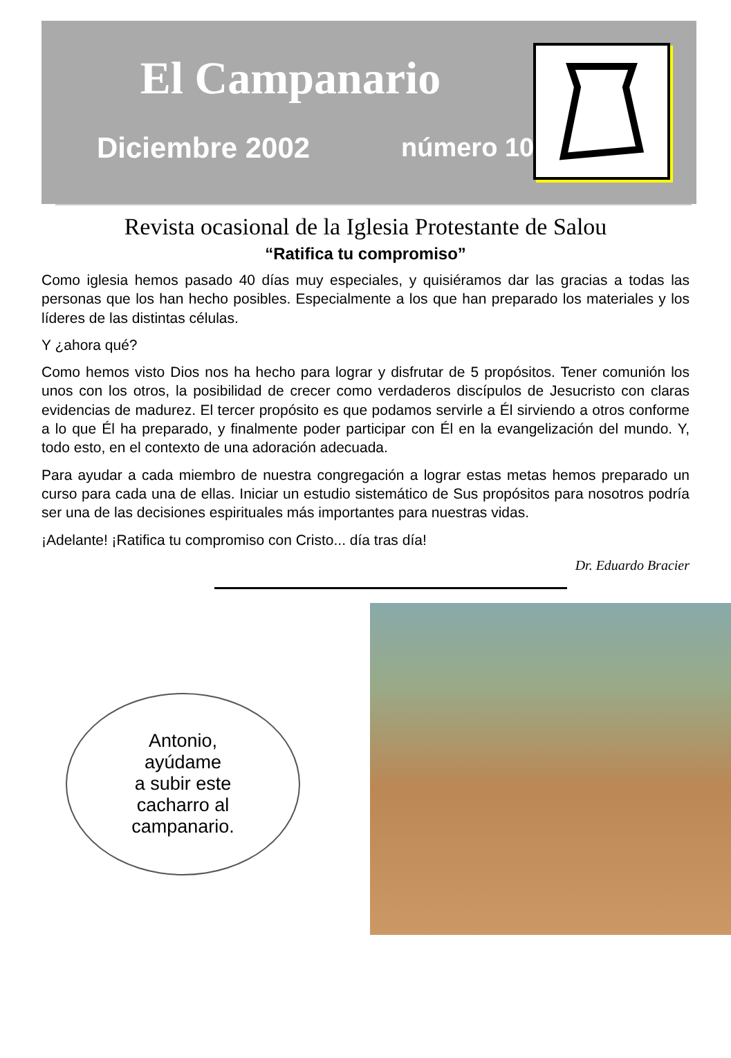El Campanario
Diciembre 2002 número 10
Revista ocasional de la Iglesia Protestante de Salou
“Ratifica tu compromiso”
Como iglesia hemos pasado 40 días muy especiales, y quisiéramos dar las gracias a todas las personas que los han hecho posibles. Especialmente a los que han preparado los materiales y los líderes de las distintas células.
Y ¿ahora qué?
Como hemos visto Dios nos ha hecho para lograr y disfrutar de 5 propósitos. Tener comunión los unos con los otros, la posibilidad de crecer como verdaderos discípulos de Jesucristo con claras evidencias de madurez. El tercer propósito es que podamos servirle a Él sirviendo a otros conforme a lo que Él ha preparado, y finalmente poder participar con Él en la evangelización del mundo. Y, todo esto, en el contexto de una adoración adecuada.
Para ayudar a cada miembro de nuestra congregación a lograr estas metas hemos preparado un curso para cada una de ellas. Iniciar un estudio sistemático de Sus propósitos para nosotros podría ser una de las decisiones espirituales más importantes para nuestras vidas.
¡Adelante! ¡Ratifica tu compromiso con Cristo... día tras día!
Dr. Eduardo Bracier
Antonio,
ayúdame
a subir este
cacharro al
campanario.